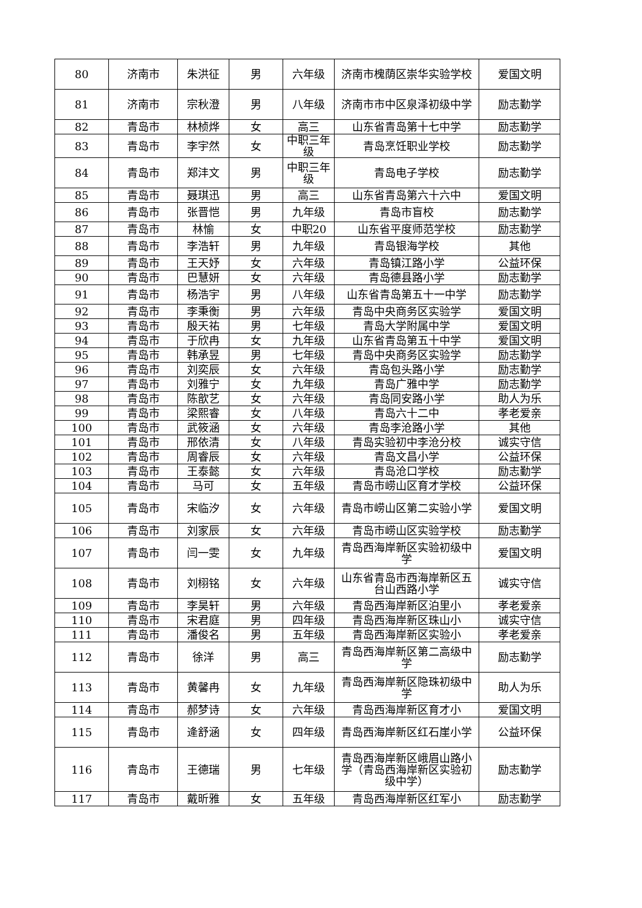| 80 | 济南市 | 朱洪征 | 男 | 六年级 | 济南市槐荫区崇华实验学校 | 爱国文明 |
| 81 | 济南市 | 宗秋澄 | 男 | 八年级 | 济南市市中区泉泽初级中学 | 励志勤学 |
| 82 | 青岛市 | 林桢烨 | 女 | 高三 | 山东省青岛第十七中学 | 励志勤学 |
| 83 | 青岛市 | 李宇然 | 女 | 中职三年级 | 青岛烹饪职业学校 | 励志勤学 |
| 84 | 青岛市 | 郑沣文 | 男 | 中职三年级 | 青岛电子学校 | 励志勤学 |
| 85 | 青岛市 | 聂琪迅 | 男 | 高三 | 山东省青岛第六十六中 | 爱国文明 |
| 86 | 青岛市 | 张晋恺 | 男 | 九年级 | 青岛市盲校 | 励志勤学 |
| 87 | 青岛市 | 林愉 | 女 | 中职20 | 山东省平度师范学校 | 励志勤学 |
| 88 | 青岛市 | 李浩轩 | 男 | 九年级 | 青岛银海学校 | 其他 |
| 89 | 青岛市 | 王天妤 | 女 | 六年级 | 青岛镇江路小学 | 公益环保 |
| 90 | 青岛市 | 巴慧妍 | 女 | 六年级 | 青岛德县路小学 | 励志勤学 |
| 91 | 青岛市 | 杨浩宇 | 男 | 八年级 | 山东省青岛第五十一中学 | 励志勤学 |
| 92 | 青岛市 | 李秉衡 | 男 | 六年级 | 青岛中央商务区实验学 | 爱国文明 |
| 93 | 青岛市 | 殷天祐 | 男 | 七年级 | 青岛大学附属中学 | 爱国文明 |
| 94 | 青岛市 | 于欣冉 | 女 | 九年级 | 山东省青岛第五十中学 | 爱国文明 |
| 95 | 青岛市 | 韩承昱 | 男 | 七年级 | 青岛中央商务区实验学 | 励志勤学 |
| 96 | 青岛市 | 刘奕辰 | 女 | 六年级 | 青岛包头路小学 | 励志勤学 |
| 97 | 青岛市 | 刘雅宁 | 女 | 九年级 | 青岛广雅中学 | 励志勤学 |
| 98 | 青岛市 | 陈歆艺 | 女 | 六年级 | 青岛同安路小学 | 助人为乐 |
| 99 | 青岛市 | 梁熙睿 | 女 | 八年级 | 青岛六十二中 | 孝老爱亲 |
| 100 | 青岛市 | 武筱涵 | 女 | 六年级 | 青岛李沧路小学 | 其他 |
| 101 | 青岛市 | 邢依清 | 女 | 八年级 | 青岛实验初中李沧分校 | 诚实守信 |
| 102 | 青岛市 | 周睿辰 | 女 | 六年级 | 青岛文昌小学 | 公益环保 |
| 103 | 青岛市 | 王泰懿 | 女 | 六年级 | 青岛沧口学校 | 励志勤学 |
| 104 | 青岛市 | 马可 | 女 | 五年级 | 青岛市崂山区育才学校 | 公益环保 |
| 105 | 青岛市 | 宋临汐 | 女 | 六年级 | 青岛市崂山区第二实验小学 | 爱国文明 |
| 106 | 青岛市 | 刘家辰 | 女 | 六年级 | 青岛市崂山区实验学校 | 励志勤学 |
| 107 | 青岛市 | 闫一雯 | 女 | 九年级 | 青岛西海岸新区实验初级中学 | 爱国文明 |
| 108 | 青岛市 | 刘栩铭 | 女 | 六年级 | 山东省青岛市西海岸新区五台山西路小学 | 诚实守信 |
| 109 | 青岛市 | 李昊轩 | 男 | 六年级 | 青岛西海岸新区泊里小 | 孝老爱亲 |
| 110 | 青岛市 | 宋君庭 | 男 | 四年级 | 青岛西海岸新区珠山小 | 诚实守信 |
| 111 | 青岛市 | 潘俊名 | 男 | 五年级 | 青岛西海岸新区实验小 | 孝老爱亲 |
| 112 | 青岛市 | 徐洋 | 男 | 高三 | 青岛西海岸新区第二高级中学 | 励志勤学 |
| 113 | 青岛市 | 黄馨冉 | 女 | 九年级 | 青岛西海岸新区隐珠初级中学 | 助人为乐 |
| 114 | 青岛市 | 郝梦诗 | 女 | 六年级 | 青岛西海岸新区育才小 | 爱国文明 |
| 115 | 青岛市 | 逄舒涵 | 女 | 四年级 | 青岛西海岸新区红石崖小学 | 公益环保 |
| 116 | 青岛市 | 王德瑞 | 男 | 七年级 | 青岛西海岸新区峨眉山路小学（青岛西海岸新区实验初级中学） | 励志勤学 |
| 117 | 青岛市 | 戴昕雅 | 女 | 五年级 | 青岛西海岸新区红军小 | 励志勤学 |